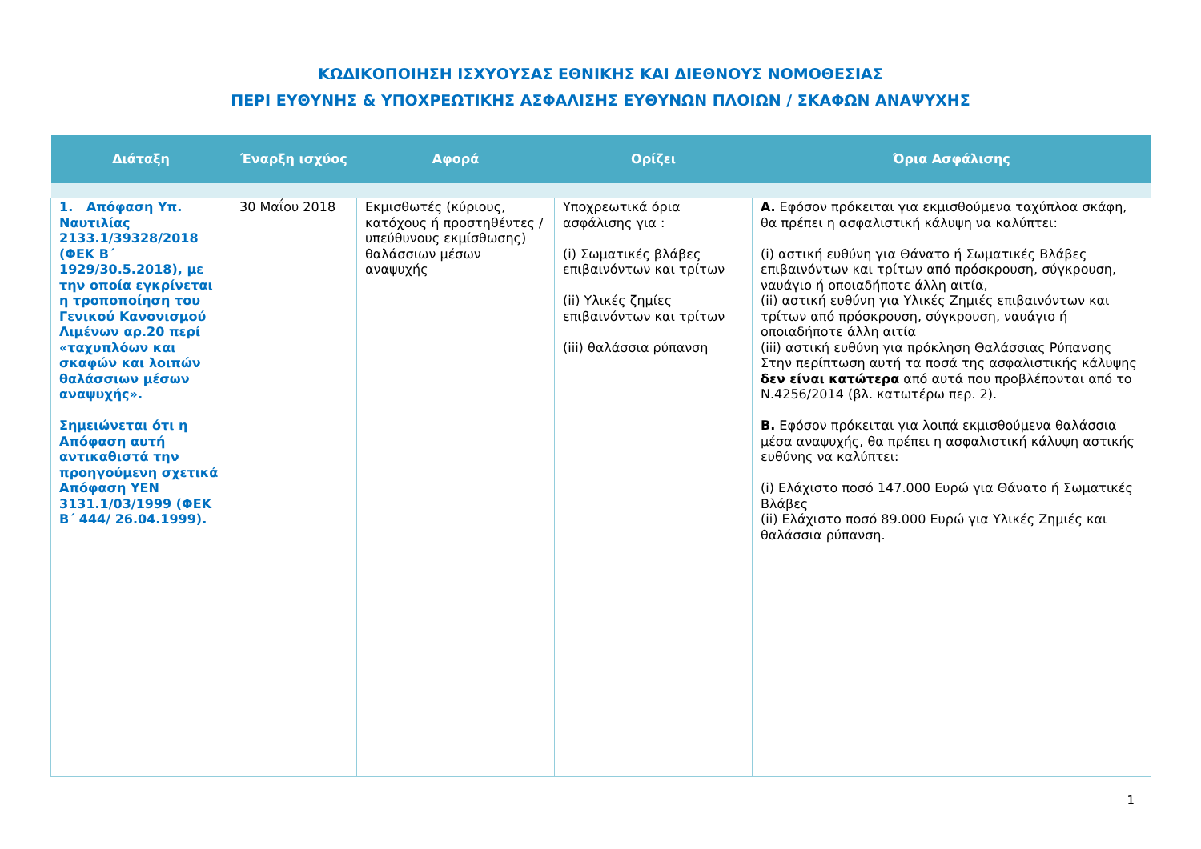ΚΩΔΙΚΟΠΟΙΗΣΗ ΙΣΧΥΟΥΣΑΣ ΕΘΝΙΚΗΣ ΚΑΙ ΔΙΕΘΝΟΥΣ ΝΟΜΟΘΕΣΙΑΣ
ΠΕΡΙ ΕΥΘΥΝΗΣ & ΥΠΟΧΡΕΩΤΙΚΗΣ ΑΣΦΑΛΙΣΗΣ ΕΥΘΥΝΩΝ ΠΛΟΙΩΝ / ΣΚΑΦΩΝ ΑΝΑΨΥΧΗΣ
| Διάταξη | Έναρξη ισχύος | Αφορά | Ορίζει | Όρια Ασφάλισης |
| --- | --- | --- | --- | --- |
| 1. Απόφαση Υπ. Ναυτιλίας 2133.1/39328/2018 (ΦΕΚ Β΄ 1929/30.5.2018), με την οποία εγκρίνεται η τροποποίηση του Γενικού Κανονισμού Λιμένων αρ.20 περί «ταχυπλόων και σκαφών και λοιπών θαλάσσιων μέσων αναψυχής». Σημειώνεται ότι η Απόφαση αυτή αντικαθιστά την προηγούμενη σχετικά Απόφαση ΥΕΝ 3131.1/03/1999 (ΦΕΚ Β΄ 444/ 26.04.1999). | 30 Μαΐου 2018 | Εκμισθωτές (κύριους, κατόχους ή προστηθέντες / υπεύθυνους εκμίσθωσης) θαλάσσιων μέσων αναψυχής | Υποχρεωτικά όρια ασφάλισης για : (i) Σωματικές βλάβες επιβαινόντων και τρίτων (ii) Υλικές ζημίες επιβαινόντων και τρίτων (iii) θαλάσσια ρύπανση | Α. Εφόσον πρόκειται για εκμισθούμενα ταχύπλοα σκάφη, θα πρέπει η ασφαλιστική κάλυψη να καλύπτει: (i) αστική ευθύνη για Θάνατο ή Σωματικές Βλάβες επιβαινόντων και τρίτων από πρόσκρουση, σύγκρουση, ναυάγιο ή οποιαδήποτε άλλη αιτία, (ii) αστική ευθύνη για Υλικές Ζημιές επιβαινόντων και τρίτων από πρόσκρουση, σύγκρουση, ναυάγιο ή οποιαδήποτε άλλη αιτία (iii) αστική ευθύνη για πρόκληση Θαλάσσιας Ρύπανσης Στην περίπτωση αυτή τα ποσά της ασφαλιστικής κάλυψης δεν είναι κατώτερα από αυτά που προβλέπονται από το Ν.4256/2014 (βλ. κατωτέρω περ. 2). Β. Εφόσον πρόκειται για λοιπά εκμισθούμενα θαλάσσια μέσα αναψυχής, θα πρέπει η ασφαλιστική κάλυψη αστικής ευθύνης να καλύπτει: (i) Ελάχιστο ποσό 147.000 Ευρώ για Θάνατο ή Σωματικές Βλάβες (ii) Ελάχιστο ποσό 89.000 Ευρώ για Υλικές Ζημιές και θαλάσσια ρύπανση. |
1